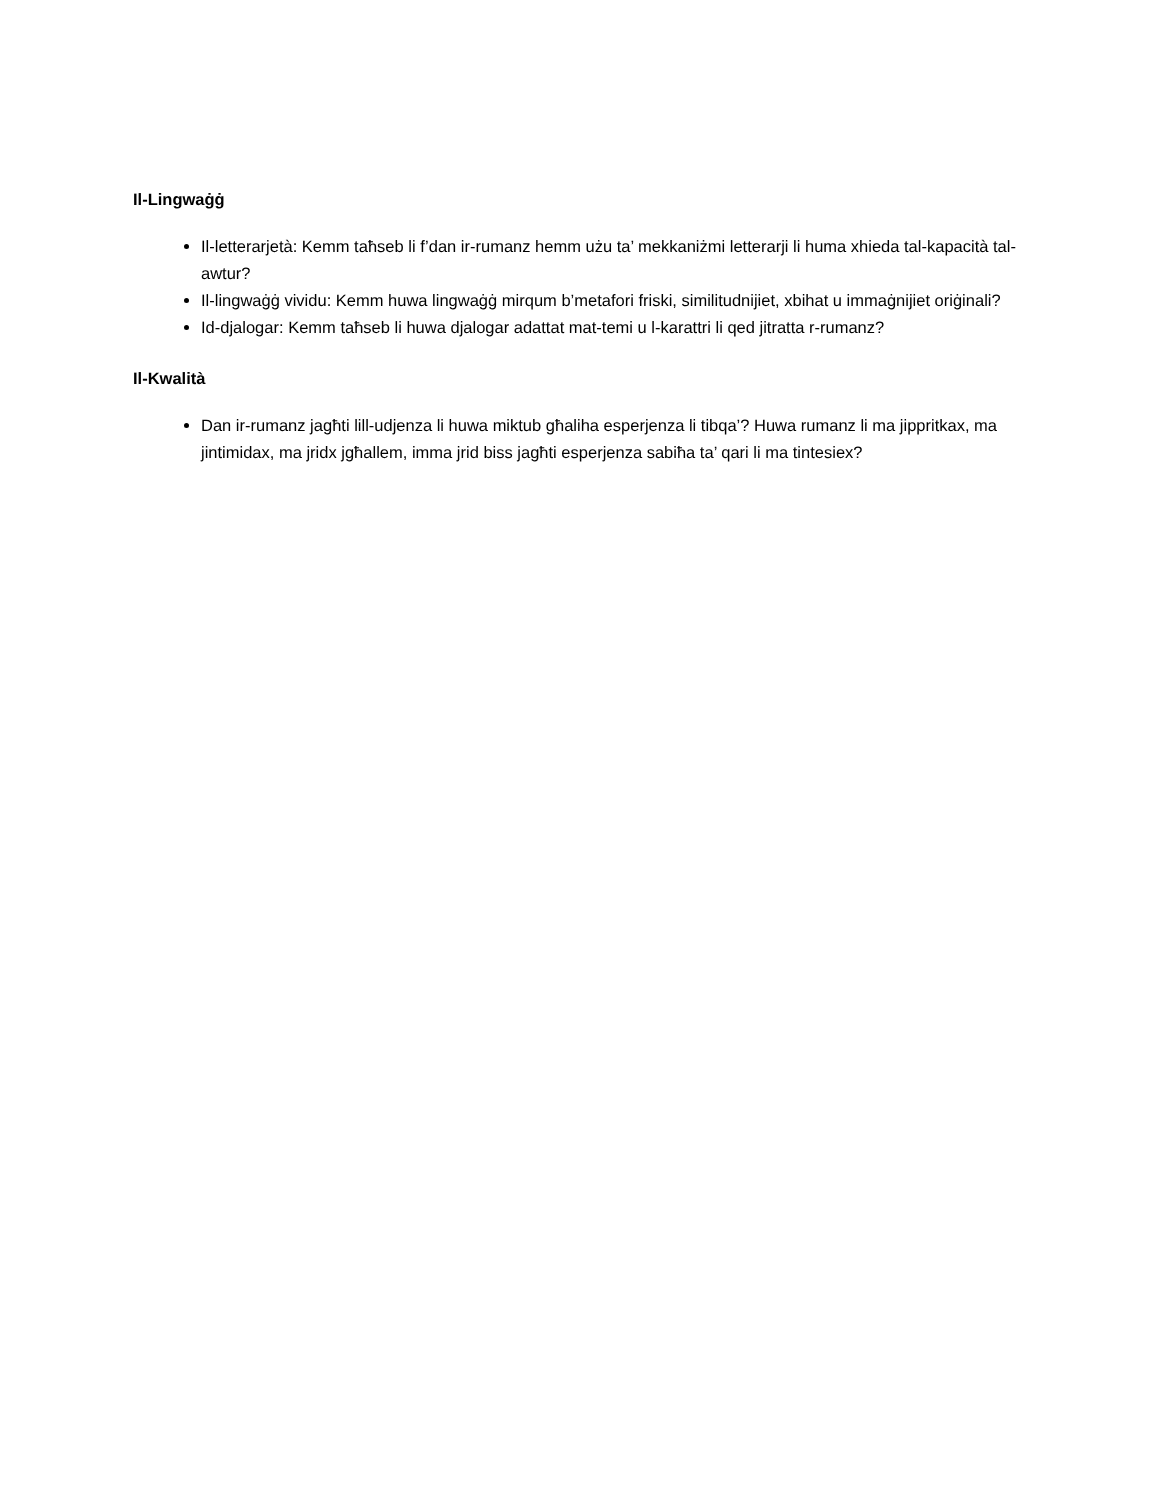Il-Lingwaġġ
Il-letterarjetà: Kemm taħseb li f’dan ir-rumanz hemm użu ta’ mekkaniżmi letterarji li huma xhieda tal-kapacità tal-awtur?
Il-lingwaġġ vividu: Kemm huwa lingwaġġ mirqum b’metafori friski, similitudnijiet, xbihat u immaġnijiet oriġinali?
Id-djalogar: Kemm taħseb li huwa djalogar adattat mat-temi u l-karattri li qed jitratta r-rumanz?
Il-Kwalità
Dan ir-rumanz jagħti lill-udjenza li huwa miktub għaliha esperjenza li tibqa’? Huwa rumanz li ma jippritkax, ma jintimidax, ma jridx jgħallem, imma jrid biss jagħti esperjenza sabiħa ta’ qari li ma tintesiex?